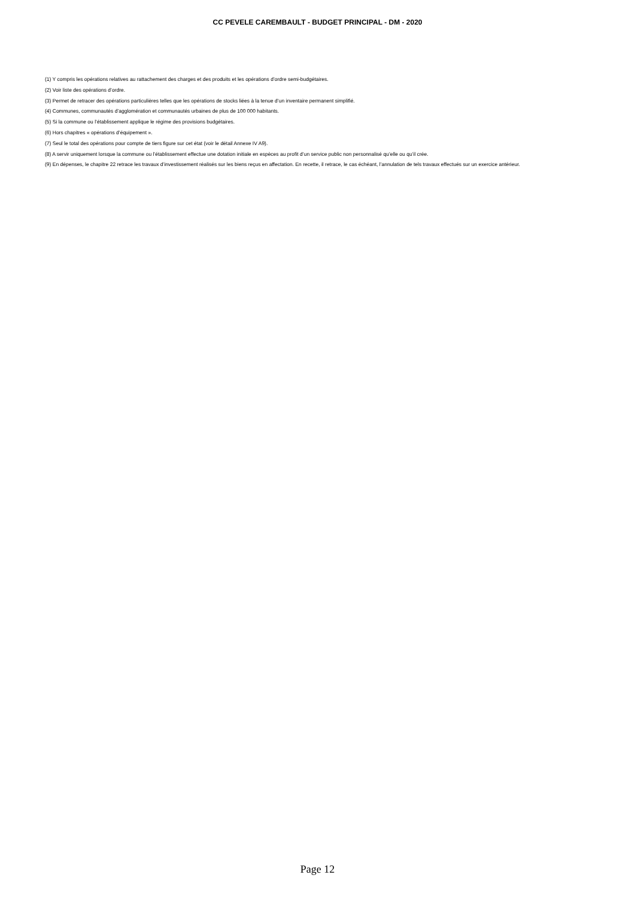CC PEVELE CAREMBAULT - BUDGET PRINCIPAL - DM - 2020
(1) Y compris les opérations relatives au rattachement des charges et des produits et les opérations d’ordre semi-budgétaires.
(2) Voir liste des opérations d’ordre.
(3) Permet de retracer des opérations particulières telles que les opérations de stocks liées à la tenue d’un inventaire permanent simplifié.
(4) Communes, communautés d’agglomération et communautés urbaines de plus de 100 000 habitants.
(5) Si la commune ou l’établissement applique le régime des provisions budgétaires.
(6) Hors chapitres « opérations d’équipement ».
(7) Seul le total des opérations pour compte de tiers figure sur cet état (voir le détail Annexe IV A9).
(8) A servir uniquement lorsque la commune ou l’établissement effectue une dotation initiale en espèces au profit d’un service public non personnalisé qu’elle ou qu’il crée.
(9) En dépenses, le chapitre 22 retrace les travaux d’investissement réalisés sur les biens reçus en affectation. En recette, il retrace, le cas échéant, l’annulation de tels travaux effectués sur un exercice antérieur.
Page 12